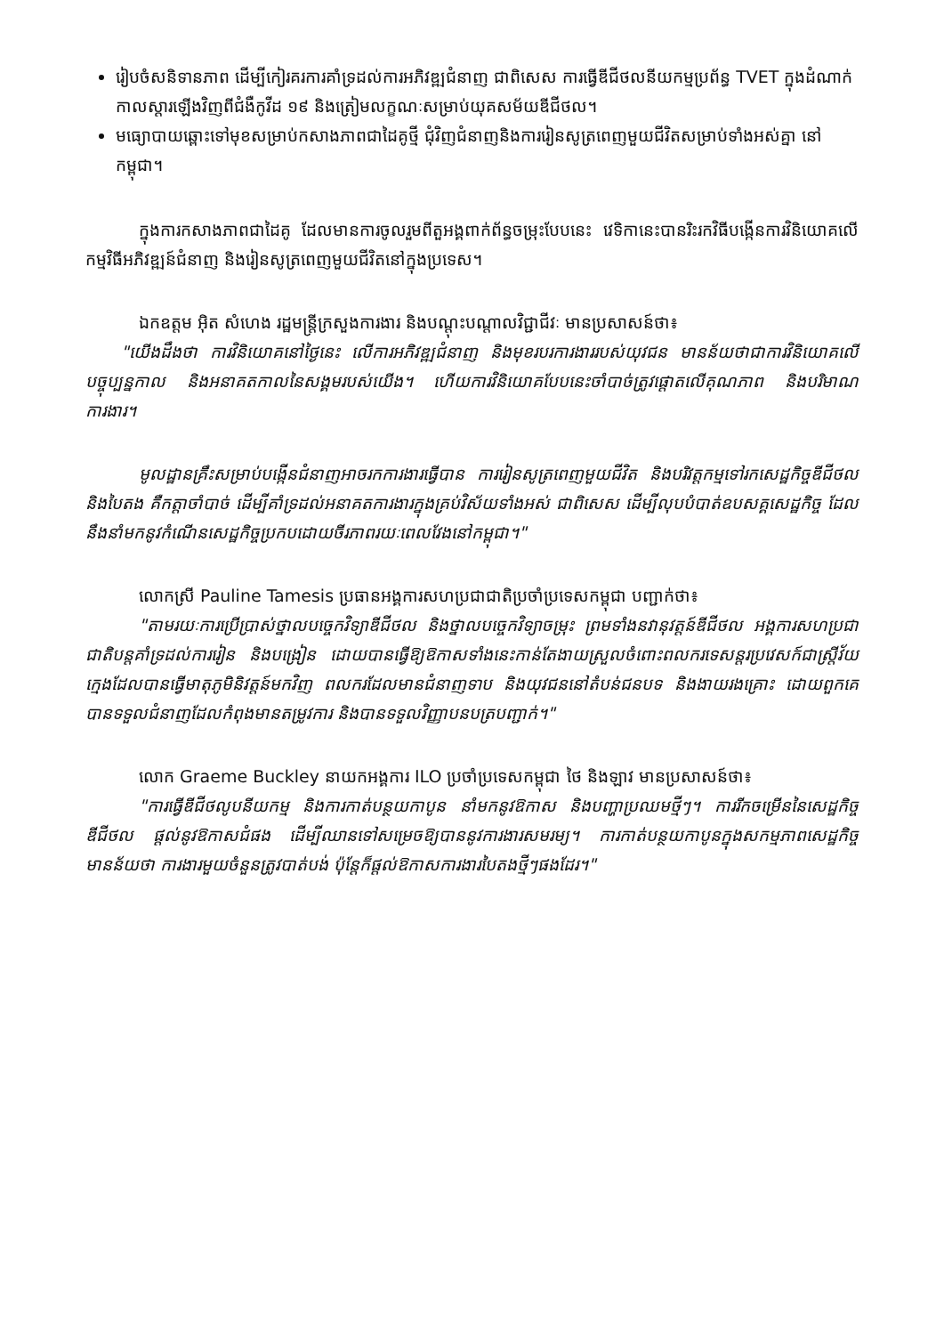រៀបចំសនិទានភាព ដើម្បីកៀរគរការគាំទ្រដល់ការអភិវឌ្ឍជំនាញ ជាពិសេស ការធ្វើឌីជីថលនីយកម្មប្រព័ន្ធ TVET ក្នុងដំណាក់កាលស្តារឡើងវិញពីជំងឺកូវីដ ១៩ និងត្រៀមលក្ខណៈសម្រាប់យុគសម័យឌីជីថល។
មធ្យោបាយឆ្ពោះទៅមុខសម្រាប់កសាងភាពជាដៃគូថ្មី ជុំវិញជំនាញនិងការរៀនសូត្រពេញមួយជីវិតសម្រាប់ទាំងអស់គ្នា នៅកម្ពុជា។
ក្នុងការកសាងភាពជាដៃគូ ដែលមានការចូលរួមពីតួអង្គពាក់ព័ន្ធចម្រុះបែបនេះ វេទិកានេះបានរិះរកវិធីបង្កើនការវិនិយោគលើ កម្មវិធីអភិវឌ្ឍន៍ជំនាញ និងរៀនសូត្រពេញមួយជីវិតនៅក្នុងប្រទេស។
ឯកឧត្តម អ៊ិត សំហេង រដ្ឋមន្ត្រីក្រសួងការងារ និងបណ្តុះបណ្តាលវិជ្ជាជីវៈ មានប្រសាសន៍ថា៖
"យើងដឹងថា ការវិនិយោគនៅថ្ងៃនេះ លើការអភិវឌ្ឍជំនាញ និងមុខរបរការងាររបស់យុវជន មានន័យថាជាការវិនិយោគលើបច្ចុប្បន្នកាល និងអនាគតកាលនៃសង្គមរបស់យើង។ ហើយការវិនិយោគបែបនេះចាំបាច់ត្រូវផ្តោតលើគុណភាព និងបរិមាណការងារ។
មូលដ្ឋានគ្រឹះសម្រាប់បង្កើនជំនាញអាចរកការងារធ្វើបាន ការរៀនសូត្រពេញមួយជីវិត និងបរិវត្តកម្មទៅរកសេដ្ឋកិច្ចឌីជីថល និងបៃតង គឺកត្តាចាំបាច់ ដើម្បីគាំទ្រដល់អនាគតការងារក្នុងគ្រប់វិស័យទាំងអស់ ជាពិសេស ដើម្បីលុបបំបាត់ឧបសគ្គសេដ្ឋកិច្ច ដែលនឹងនាំមកនូវកំណើនសេដ្ឋកិច្ចប្រកបដោយចីរភាពរយៈពេលវែងនៅកម្ពុជា។"
លោកស្រី Pauline Tamesis ប្រធានអង្គការសហប្រជាជាតិប្រចាំប្រទេសកម្ពុជា បញ្ជាក់ថា៖
"តាមរយៈការប្រើប្រាស់ថ្នាលបច្ចេកវិទ្យាឌីជីថល និងថ្នាលបច្ចេកវិទ្យាចម្រុះ ព្រមទាំងនវានុវត្តន៍ឌីជីថល អង្គការសហប្រជាជាតិបន្តគាំទ្រដល់ការរៀន និងបង្រៀន ដោយបានធ្វើឱ្យឱកាសទាំងនេះកាន់តែងាយស្រួលចំពោះពលករទេសន្តរប្រវេសក៍ជាស្ត្រីវ័យក្មេងដែលបានធ្វើមាតុភូមិនិវត្តន៍មកវិញ ពលករដែលមានជំនាញទាប និងយុវជននៅតំបន់ជនបទ និងងាយរងគ្រោះ ដោយពួកគេបានទទួលជំនាញដែលកំពុងមានតម្រូវការ និងបានទទួលវិញ្ញាបនបត្របញ្ជាក់។"
លោក Graeme Buckley នាយកអង្គការ ILO ប្រចាំប្រទេសកម្ពុជា ថៃ និងឡាវ មានប្រសាសន៍ថា៖
"ការធ្វើឌីជីថលូបនីយកម្ម និងការកាត់បន្ថយកាបូន នាំមកនូវឱកាស និងបញ្ហាប្រឈមថ្មីៗ។ ការរីកចម្រើននៃសេដ្ឋកិច្ច ឌីជីថល ផ្តល់នូវឱកាសជំផង ដើម្បីឈានទៅសម្រេចឱ្យបាននូវការងារសមរម្យ។ ការកាត់បន្ថយកាបូនក្នុងសកម្មភាពសេដ្ឋកិច្ចមានន័យថា ការងារមួយចំនួនត្រូវបាត់បង់ ប៉ុន្តែក៏ផ្តល់ឱកាសការងារបៃតងថ្មីៗផងដែរ។"